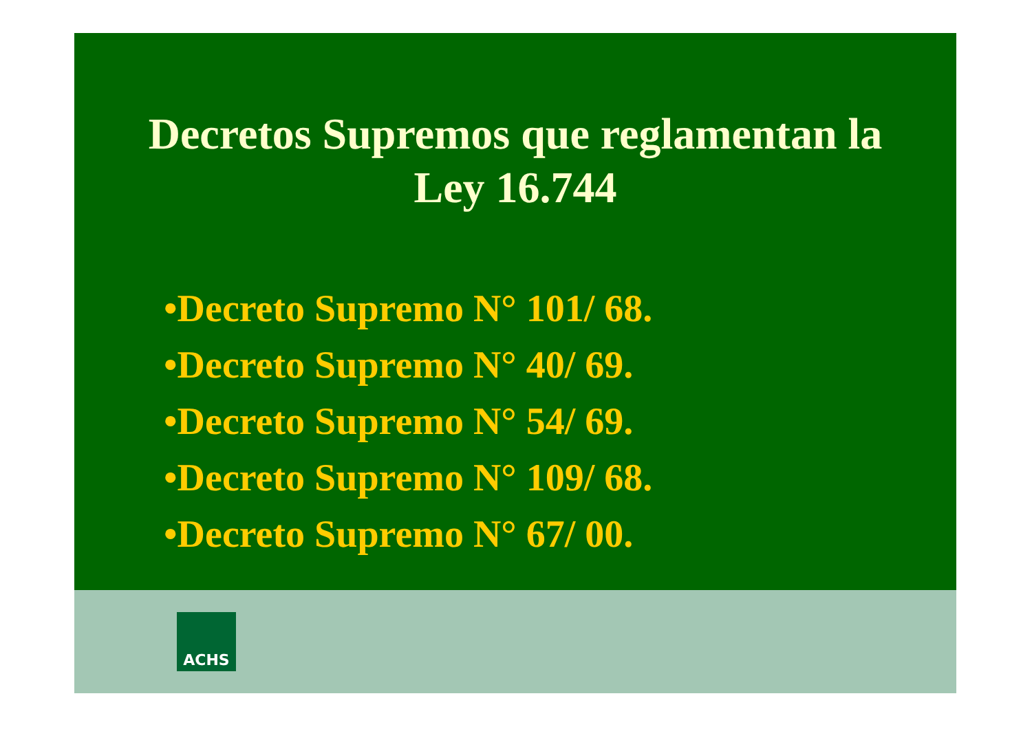Decretos Supremos que reglamentan la
Ley 16.744
•Decreto Supremo N° 101/ 68.
•Decreto Supremo N° 40/ 69.
•Decreto Supremo N° 54/ 69.
•Decreto Supremo N° 109/ 68.
•Decreto Supremo N° 67/ 00.
ACHS